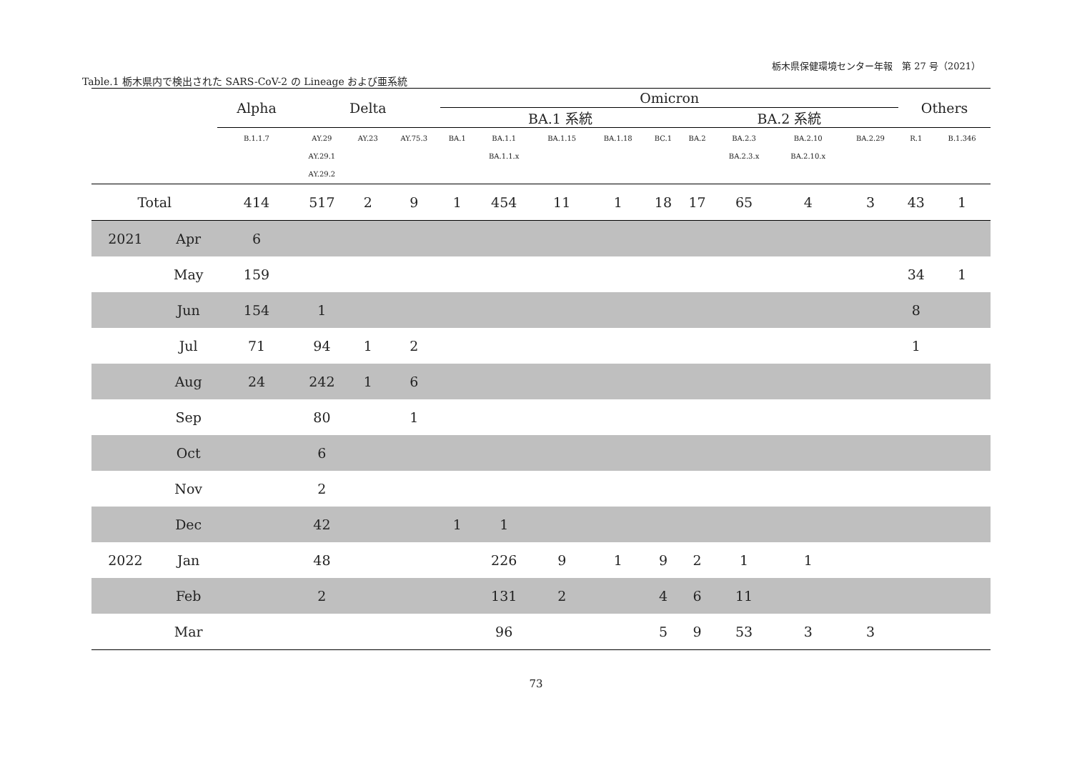栃木県保健環境センター年報　第 27 号（2021）
Table.1 栃木県内で検出された SARS-CoV-2 の Lineage および亜系統
| | | Alpha | Delta | | | Omicron | | | | | | | | | Others | |
| --- | --- | --- | --- | --- | --- | --- | --- | --- | --- | --- | --- | --- | --- | --- | --- | --- |
| | | | | | | BA.1 系統 | | | | | BA.2 系統 | | | | | |
| | | B.1.1.7 | AY.29 AY.29.1 AY.29.2 | AY.23 | AY.75.3 | BA.1 | BA.1.1 BA.1.1.x | BA.1.15 | BA.1.18 | BC.1 | BA.2 | BA.2.3 BA.2.3.x | BA.2.10 BA.2.10.x | BA.2.29 | R.1 | B.1.346 |
| Total | | 414 | 517 | 2 | 9 | 1 | 454 | 11 | 1 | 18 | 17 | 65 | 4 | 3 | 43 | 1 |
| 2021 | Apr | 6 | | | | | | | | | | | | | | |
| | May | 159 | | | | | | | | | | | | | 34 | 1 |
| | Jun | 154 | 1 | | | | | | | | | | | | 8 | |
| | Jul | 71 | 94 | 1 | 2 | | | | | | | | | | 1 | |
| | Aug | 24 | 242 | 1 | 6 | | | | | | | | | | | |
| | Sep | | 80 | | 1 | | | | | | | | | | | |
| | Oct | | 6 | | | | | | | | | | | | | |
| | Nov | | 2 | | | | | | | | | | | | | |
| | Dec | | 42 | | | 1 | 1 | | | | | | | | | |
| 2022 | Jan | | 48 | | | | 226 | 9 | 1 | 9 | 2 | 1 | 1 | | | |
| | Feb | | 2 | | | | 131 | 2 | | 4 | 6 | 11 | | | | |
| | Mar | | | | | | 96 | | | 5 | 9 | 53 | 3 | 3 | | |
73